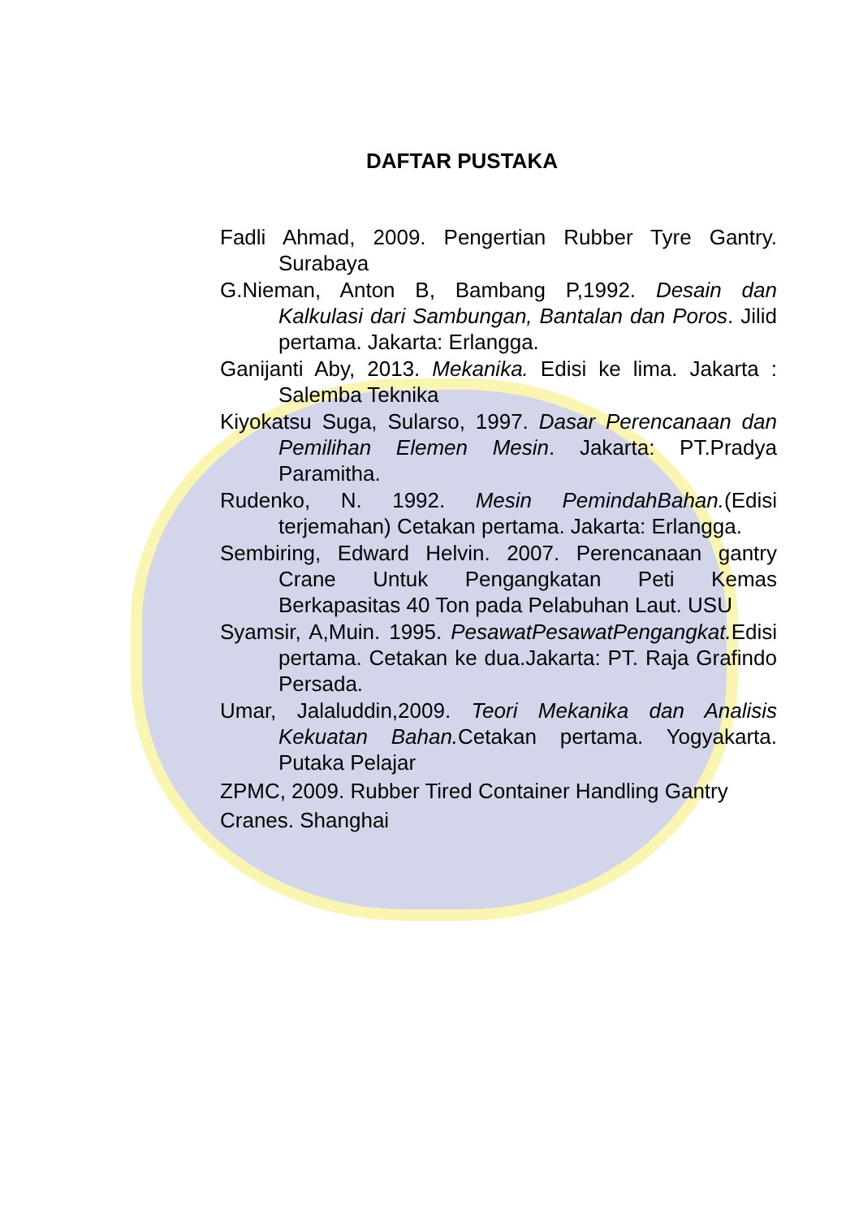DAFTAR PUSTAKA
Fadli Ahmad, 2009. Pengertian Rubber Tyre Gantry. Surabaya
G.Nieman, Anton B, Bambang P,1992. Desain dan Kalkulasi dari Sambungan, Bantalan dan Poros. Jilid pertama. Jakarta: Erlangga.
Ganijanti Aby, 2013. Mekanika. Edisi ke lima. Jakarta : Salemba Teknika
Kiyokatsu Suga, Sularso, 1997. Dasar Perencanaan dan Pemilihan Elemen Mesin. Jakarta: PT.Pradya Paramitha.
Rudenko, N. 1992. Mesin PemindahBahan.(Edisi terjemahan) Cetakan pertama. Jakarta: Erlangga.
Sembiring, Edward Helvin. 2007. Perencanaan gantry Crane Untuk Pengangkatan Peti Kemas Berkapasitas 40 Ton pada Pelabuhan Laut. USU
Syamsir, A,Muin. 1995. PesawatPesawatPengangkat. Edisi pertama. Cetakan ke dua.Jakarta: PT. Raja Grafindo Persada.
Umar, Jalaluddin,2009. Teori Mekanika dan Analisis Kekuatan Bahan. Cetakan pertama. Yogyakarta. Putaka Pelajar
ZPMC, 2009. Rubber Tired Container Handling Gantry
Cranes. Shanghai